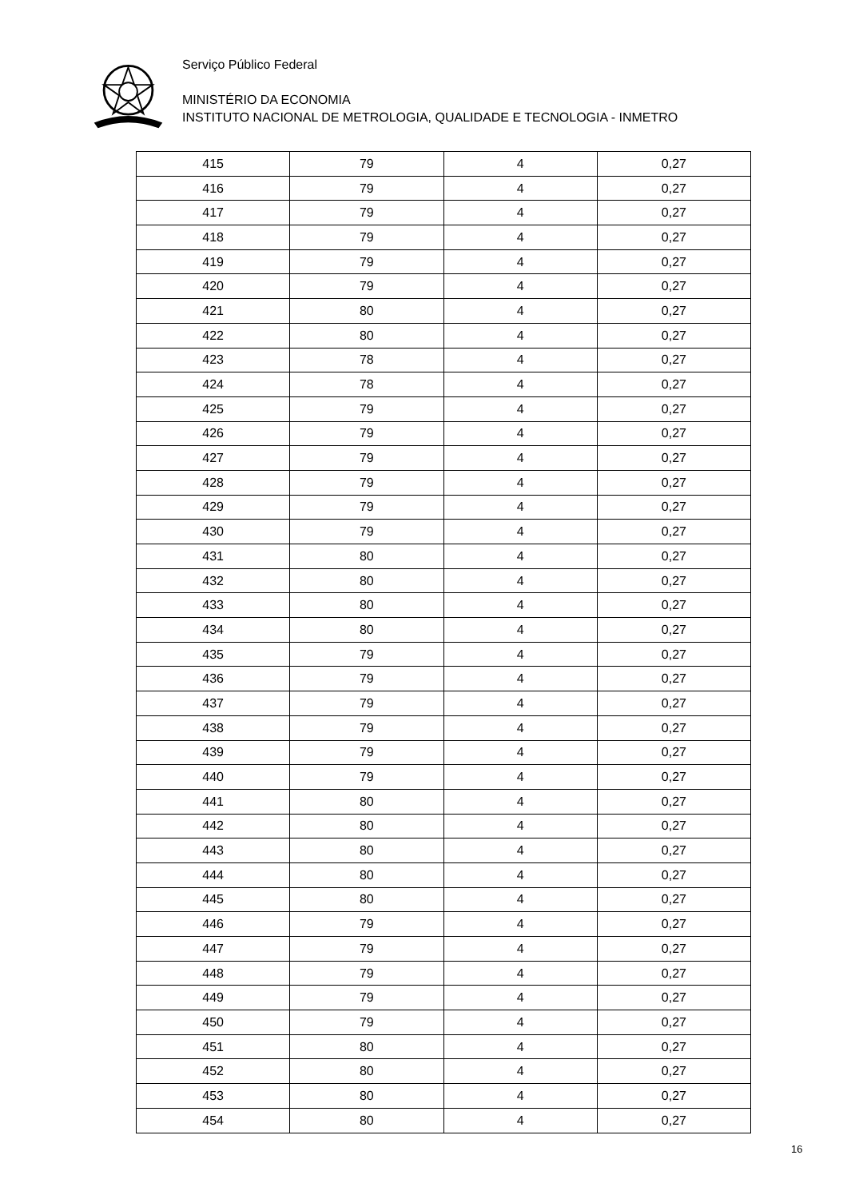Serviço Público Federal
MINISTÉRIO DA ECONOMIA
INSTITUTO NACIONAL DE METROLOGIA, QUALIDADE E TECNOLOGIA - INMETRO
| 415 | 79 | 4 | 0,27 |
| 416 | 79 | 4 | 0,27 |
| 417 | 79 | 4 | 0,27 |
| 418 | 79 | 4 | 0,27 |
| 419 | 79 | 4 | 0,27 |
| 420 | 79 | 4 | 0,27 |
| 421 | 80 | 4 | 0,27 |
| 422 | 80 | 4 | 0,27 |
| 423 | 78 | 4 | 0,27 |
| 424 | 78 | 4 | 0,27 |
| 425 | 79 | 4 | 0,27 |
| 426 | 79 | 4 | 0,27 |
| 427 | 79 | 4 | 0,27 |
| 428 | 79 | 4 | 0,27 |
| 429 | 79 | 4 | 0,27 |
| 430 | 79 | 4 | 0,27 |
| 431 | 80 | 4 | 0,27 |
| 432 | 80 | 4 | 0,27 |
| 433 | 80 | 4 | 0,27 |
| 434 | 80 | 4 | 0,27 |
| 435 | 79 | 4 | 0,27 |
| 436 | 79 | 4 | 0,27 |
| 437 | 79 | 4 | 0,27 |
| 438 | 79 | 4 | 0,27 |
| 439 | 79 | 4 | 0,27 |
| 440 | 79 | 4 | 0,27 |
| 441 | 80 | 4 | 0,27 |
| 442 | 80 | 4 | 0,27 |
| 443 | 80 | 4 | 0,27 |
| 444 | 80 | 4 | 0,27 |
| 445 | 80 | 4 | 0,27 |
| 446 | 79 | 4 | 0,27 |
| 447 | 79 | 4 | 0,27 |
| 448 | 79 | 4 | 0,27 |
| 449 | 79 | 4 | 0,27 |
| 450 | 79 | 4 | 0,27 |
| 451 | 80 | 4 | 0,27 |
| 452 | 80 | 4 | 0,27 |
| 453 | 80 | 4 | 0,27 |
| 454 | 80 | 4 | 0,27 |
16